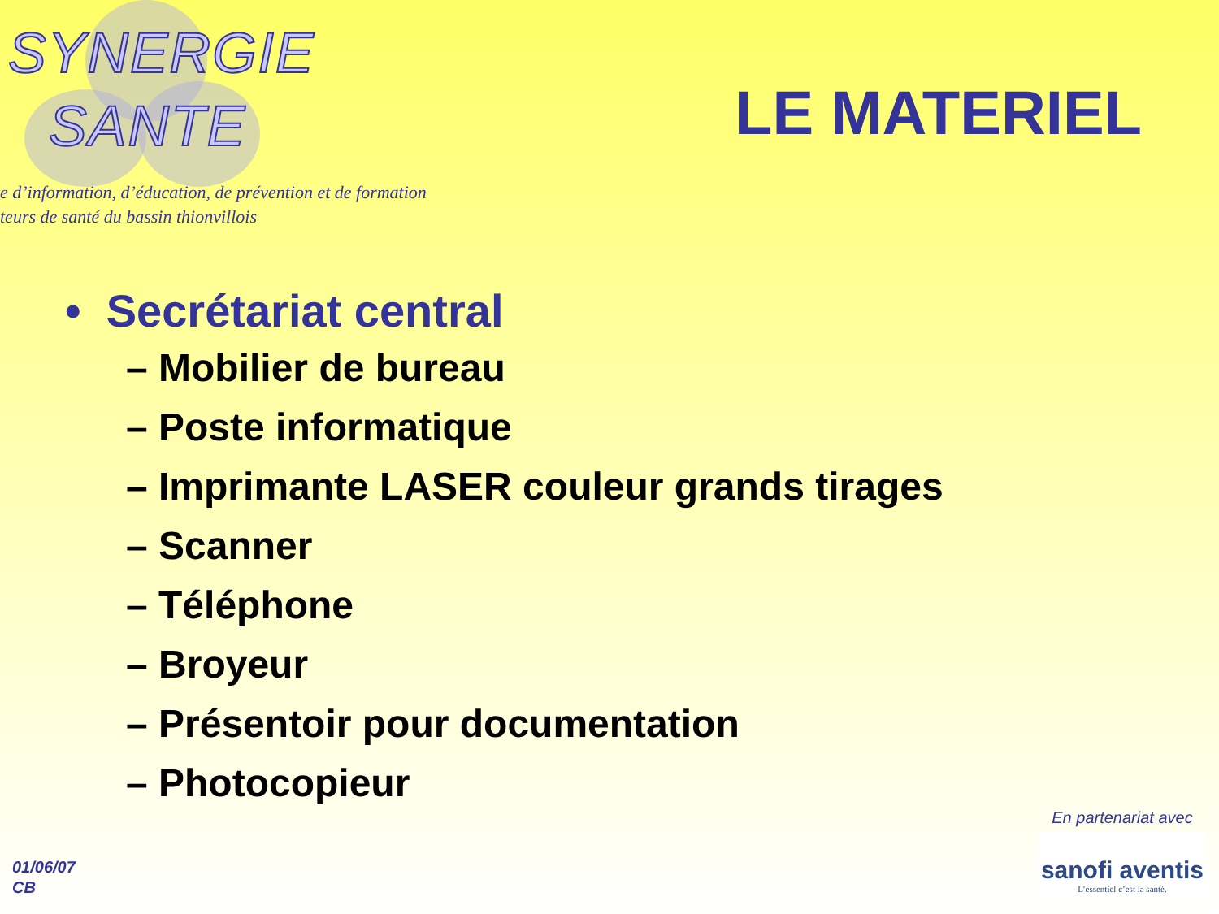SYNERGIE
SANTE
e d’information, d’éducation, de prévention et de formation
teurs de santé du bassin thionvillois
LE MATERIEL
• Secrétariat central
– Mobilier de bureau
– Poste informatique
– Imprimante LASER couleur grands tirages
– Scanner
– Téléphone
– Broyeur
– Présentoir pour documentation
– Photocopieur
01/06/07
CB
En partenariat avec
sanofi aventis
L’essentiel c’est la santé.